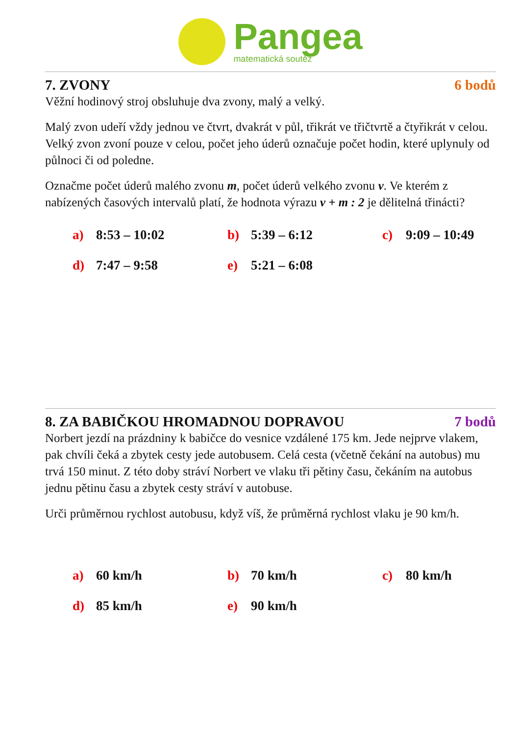Pangea
matematická soutěž
7. ZVONY 6 bodů
Věžní hodinový stroj obsluhuje dva zvony, malý a velký.
Malý zvon udeří vždy jednou ve čtvrt, dvakrát v půl, třikrát ve třičtvrtě a čtyřikrát v celou. Velký zvon zvoní pouze v celou, počet jeho úderů označuje počet hodin, které uplynuly od půlnoci či od poledne.
Označme počet úderů malého zvonu m, počet úderů velkého zvonu v. Ve kterém z nabízených časových intervalů platí, že hodnota výrazu v + m : 2 je dělitelná třinácti?
| a) | 8:53 – 10:02 | b) | 5:39 – 6:12 | c) | 9:09 – 10:49 |
| d) | 7:47 – 9:58 | e) | 5:21 – 6:08 | | |
8. ZA BABIČKOU HROMADNOU DOPRAVOU 7 bodů
Norbert jezdí na prázdniny k babičce do vesnice vzdálené 175 km. Jede nejprve vlakem, pak chvíli čeká a zbytek cesty jede autobusem. Celá cesta (včetně čekání na autobus) mu trvá 150 minut. Z této doby stráví Norbert ve vlaku tři pětiny času, čekáním na autobus jednu pětinu času a zbytek cesty stráví v autobuse.
Urči průměrnou rychlost autobusu, když víš, že průměrná rychlost vlaku je 90 km/h.
| a) | 60 km/h | b) | 70 km/h | c) | 80 km/h |
| d) | 85 km/h | e) | 90 km/h | | |